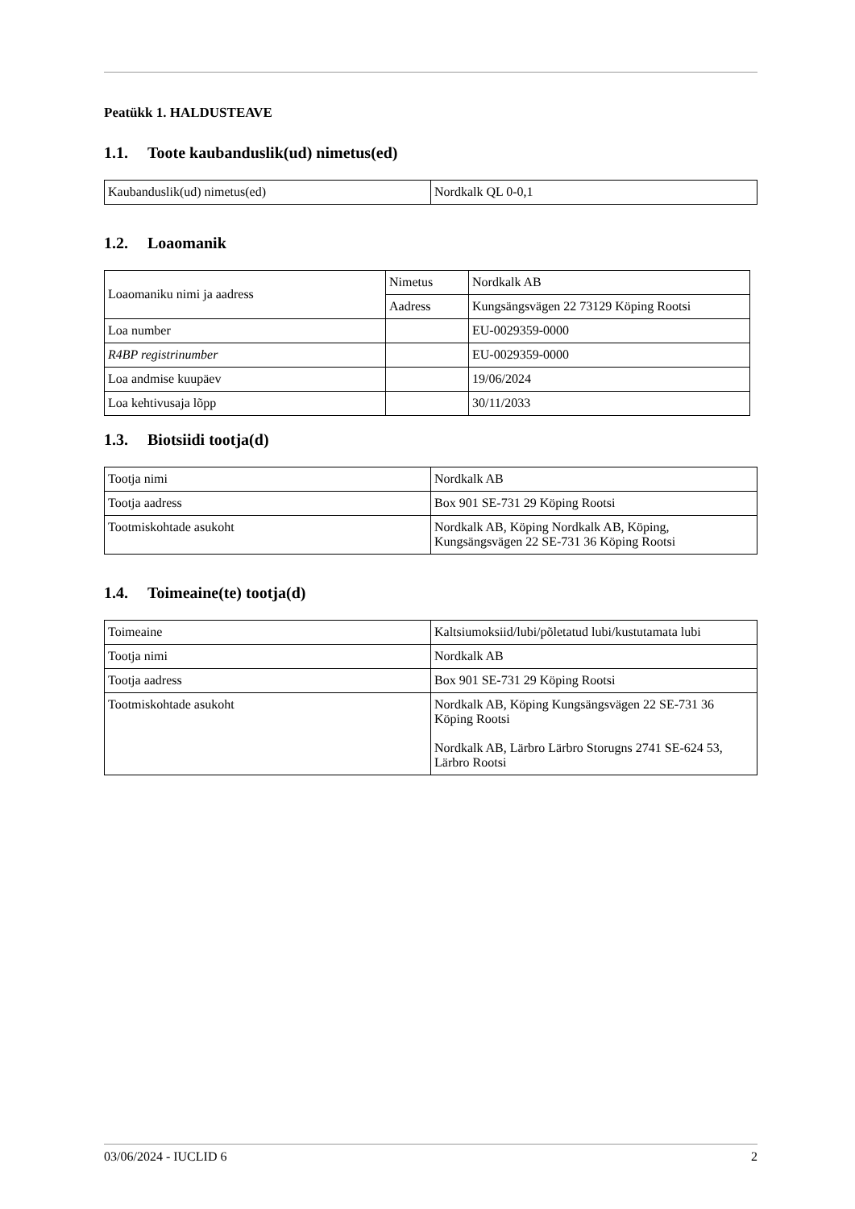Peatükk 1. HALDUSTEAVE
1.1. Toote kaubanduslik(ud) nimetus(ed)
| Kaubanduslik(ud) nimetus(ed) | Nordkalk QL 0-0,1 |
1.2. Loaomanik
| Loaomaniku nimi ja aadress | Nimetus | Nordkalk AB |
| | Aadress | Kungsängsvägen 22 73129 Köping Rootsi |
| Loa number | | EU-0029359-0000 |
| R4BP registrinumber | | EU-0029359-0000 |
| Loa andmise kuupäev | | 19/06/2024 |
| Loa kehtivusaja lõpp | | 30/11/2033 |
1.3. Biotsiidi tootja(d)
| Tootja nimi | Nordkalk AB |
| Tootja aadress | Box 901 SE-731 29 Köping Rootsi |
| Tootmiskohtade asukoht | Nordkalk AB, Köping Nordkalk AB, Köping, Kungsängsvägen 22 SE-731 36 Köping Rootsi |
1.4. Toimeaine(te) tootja(d)
| Toimeaine | Kaltsiumoksiid/lubi/põletatud lubi/kustutamata lubi |
| Tootja nimi | Nordkalk AB |
| Tootja aadress | Box 901 SE-731 29 Köping Rootsi |
| Tootmiskohtade asukoht | Nordkalk AB, Köping Kungsängsvägen 22 SE-731 36 Köping Rootsi Nordkalk AB, Lärbro Lärbro Storugns 2741 SE-624 53, Lärbro Rootsi |
03/06/2024 - IUCLID 6 2